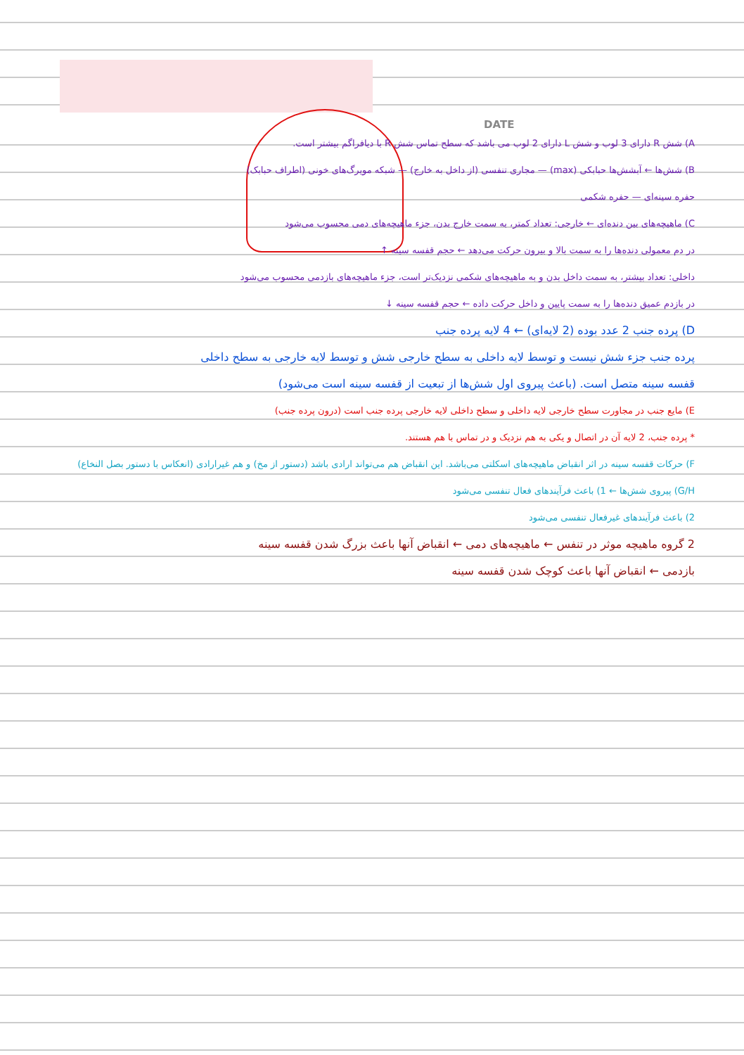DATE
A) شش R دارای 3 لوب و شش L دارای 2 لوب می باشد که سطح تماس شش R با دیافراگم بیشتر است.
B) شش‌ها ← آبشش‌ها حبابکی (max) — مجاری تنفسی (از داخل به خارج) — شبکه مویرگ‌های خونی (اطراف حبابک)
حفره سینه‌ای — حفره شکمی
C) ماهیچه‌های بین دنده‌ای ← خارجی: تعداد کمتر، به سمت خارج بدن، جزء ماهیچه‌های دمی محسوب می‌شود
در دم معمولی دنده‌ها را به سمت بالا و بیرون حرکت می‌دهد ← حجم قفسه سینه ↑
داخلی: تعداد بیشتر، به سمت داخل بدن و به ماهیچه‌های شکمی نزدیک‌تر است، جزء ماهیچه‌های بازدمی محسوب می‌شود
در بازدم عمیق دنده‌ها را به سمت پایین و داخل حرکت داده ← حجم قفسه سینه ↓
D) پرده جنب 2 عدد بوده (2 لایه‌ای) ← 4 لایه پرده جنب
پرده جنب جزء شش نیست و توسط لایه داخلی به سطح خارجی شش و توسط لایه خارجی به سطح داخلی
قفسه سینه متصل است. (باعث پیروی اول شش‌ها از تبعیت از قفسه سینه است می‌شود)
E) مایع جنب در مجاورت سطح خارجی لایه داخلی و سطح داخلی لایه خارجی پرده جنب است (درون پرده جنب)
* پرده جنب، 2 لایه آن در اتصال و یکی به هم نزدیک و در تماس با هم هستند.
F) حرکات قفسه سینه در اثر انقباض ماهیچه‌های اسکلتی می‌باشد. این انقباض هم می‌تواند ارادی باشد (دستور از مخ) و هم غیرارادی (انعکاس با دستور بصل النخاع)
G/H) پیروی شش‌ها ← 1) باعث فرآیندهای فعال تنفسی می‌شود
2) باعث فرآیندهای غیرفعال تنفسی می‌شود
2 گروه ماهیچه موثر در تنفس ← ماهیچه‌های دمی ← انقباض آنها باعث بزرگ شدن قفسه سینه
بازدمی ← انقباض آنها باعث کوچک شدن قفسه سینه